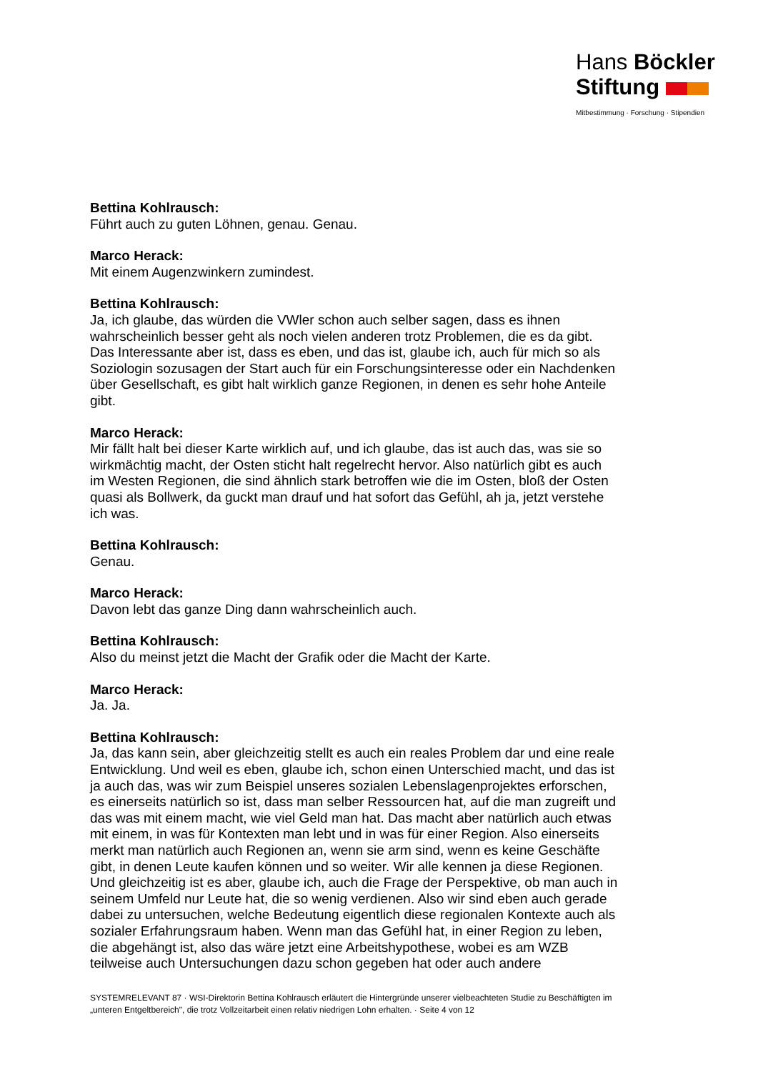Hans Böckler
Stiftung
Mitbestimmung · Forschung · Stipendien
Bettina Kohlrausch:
Führt auch zu guten Löhnen, genau. Genau.
Marco Herack:
Mit einem Augenzwinkern zumindest.
Bettina Kohlrausch:
Ja, ich glaube, das würden die VWler schon auch selber sagen, dass es ihnen wahrscheinlich besser geht als noch vielen anderen trotz Problemen, die es da gibt. Das Interessante aber ist, dass es eben, und das ist, glaube ich, auch für mich so als Soziologin sozusagen der Start auch für ein Forschungsinteresse oder ein Nachdenken über Gesellschaft, es gibt halt wirklich ganze Regionen, in denen es sehr hohe Anteile gibt.
Marco Herack:
Mir fällt halt bei dieser Karte wirklich auf, und ich glaube, das ist auch das, was sie so wirkmächtig macht, der Osten sticht halt regelrecht hervor. Also natürlich gibt es auch im Westen Regionen, die sind ähnlich stark betroffen wie die im Osten, bloß der Osten quasi als Bollwerk, da guckt man drauf und hat sofort das Gefühl, ah ja, jetzt verstehe ich was.
Bettina Kohlrausch:
Genau.
Marco Herack:
Davon lebt das ganze Ding dann wahrscheinlich auch.
Bettina Kohlrausch:
Also du meinst jetzt die Macht der Grafik oder die Macht der Karte.
Marco Herack:
Ja. Ja.
Bettina Kohlrausch:
Ja, das kann sein, aber gleichzeitig stellt es auch ein reales Problem dar und eine reale Entwicklung. Und weil es eben, glaube ich, schon einen Unterschied macht, und das ist ja auch das, was wir zum Beispiel unseres sozialen Lebenslagenprojektes erforschen, es einerseits natürlich so ist, dass man selber Ressourcen hat, auf die man zugreift und das was mit einem macht, wie viel Geld man hat. Das macht aber natürlich auch etwas mit einem, in was für Kontexten man lebt und in was für einer Region. Also einerseits merkt man natürlich auch Regionen an, wenn sie arm sind, wenn es keine Geschäfte gibt, in denen Leute kaufen können und so weiter. Wir alle kennen ja diese Regionen. Und gleichzeitig ist es aber, glaube ich, auch die Frage der Perspektive, ob man auch in seinem Umfeld nur Leute hat, die so wenig verdienen. Also wir sind eben auch gerade dabei zu untersuchen, welche Bedeutung eigentlich diese regionalen Kontexte auch als sozialer Erfahrungsraum haben. Wenn man das Gefühl hat, in einer Region zu leben, die abgehängt ist, also das wäre jetzt eine Arbeitshypothese, wobei es am WZB teilweise auch Untersuchungen dazu schon gegeben hat oder auch andere
SYSTEMRELEVANT 87 · WSI-Direktorin Bettina Kohlrausch erläutert die Hintergründe unserer vielbeachteten Studie zu Beschäftigten im „unteren Entgeltbereich", die trotz Vollzeitarbeit einen relativ niedrigen Lohn erhalten. · Seite 4 von 12